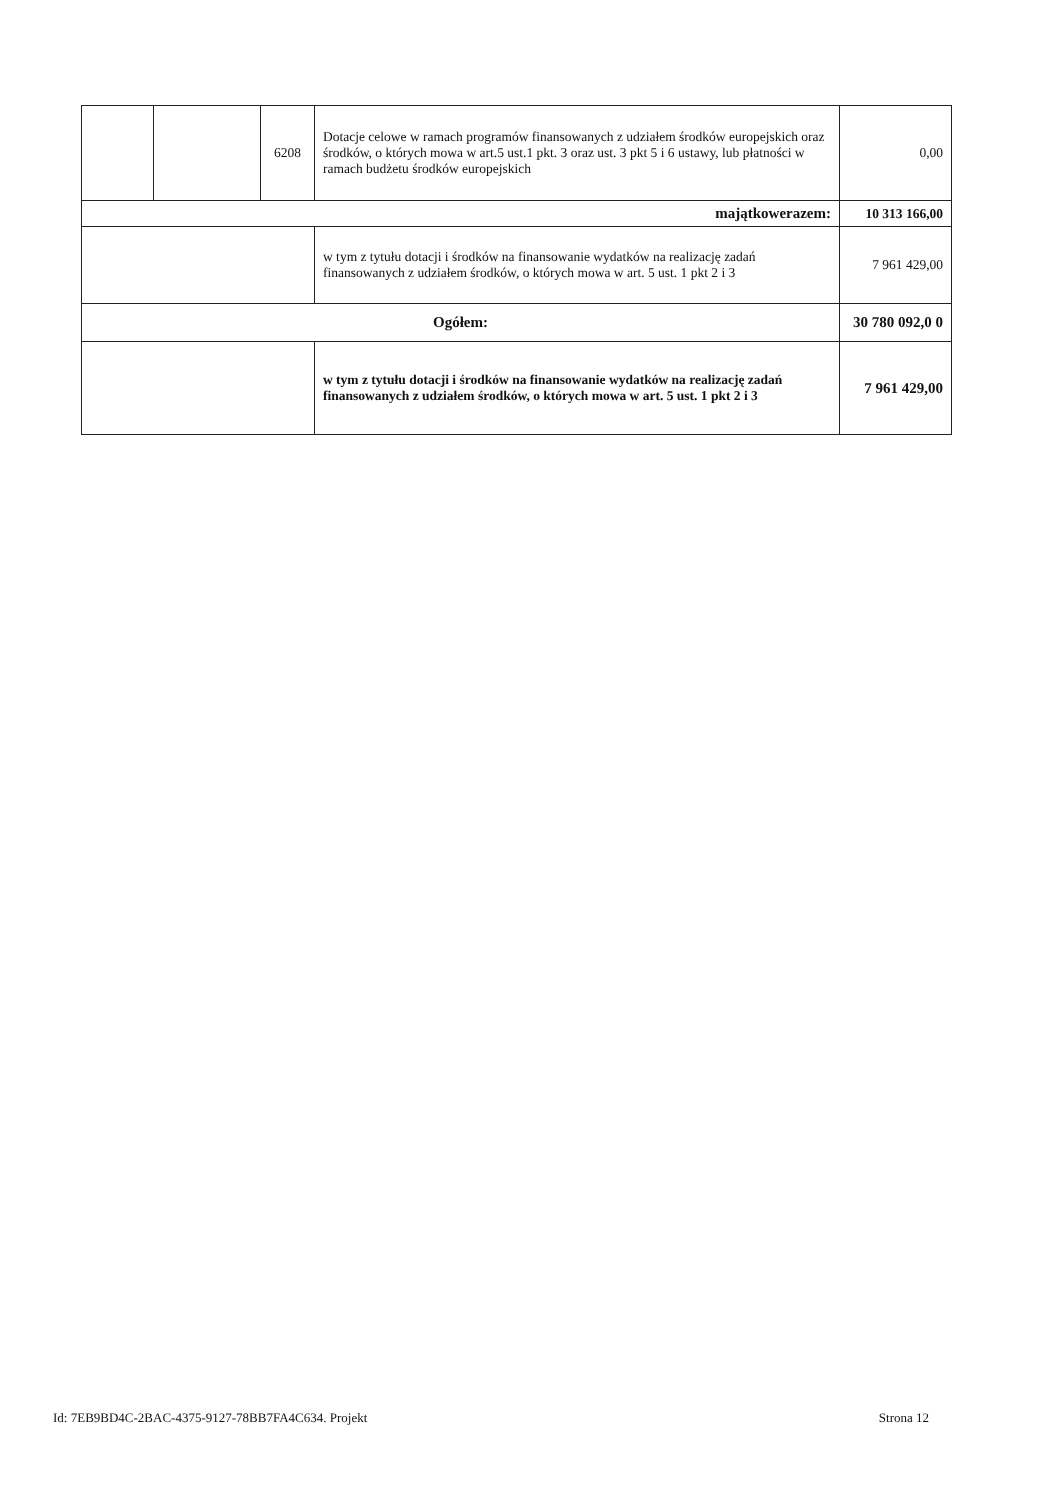| | | 6208 | Dotacje celowe w ramach programów finansowanych z udziałem środków europejskich oraz środków, o których mowa w art.5 ust.1 pkt. 3 oraz ust. 3 pkt 5 i 6 ustawy, lub płatności w ramach budżetu środków europejskich | 0,00 |
| majątkowerazem: | | | | 10 313 166,00 |
| | | | w tym z tytułu dotacji i środków na finansowanie wydatków na realizację zadań finansowanych z udziałem środków, o których mowa w art. 5 ust. 1 pkt 2 i 3 | 7 961 429,00 |
| Ogółem: | | | | 30 780 092,0 0 |
| | | | w tym z tytułu dotacji i środków na finansowanie wydatków na realizację zadań finansowanych z udziałem środków, o których mowa w art. 5 ust. 1 pkt 2 i 3 | 7 961 429,00 |
Id: 7EB9BD4C-2BAC-4375-9127-78BB7FA4C634. Projekt Strona 12